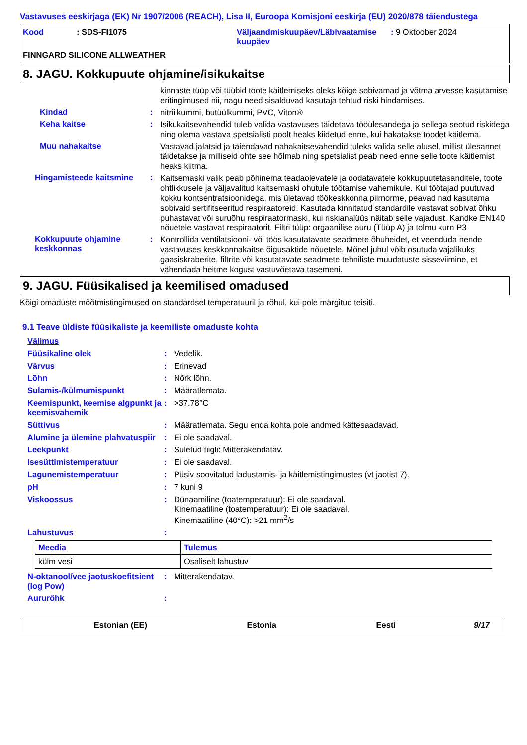Vastavuses eeskirjaga (EK) Nr 1907/2006 (REACH), Lisa II, Euroopa Komisjoni eeskirja (EU) 2020/878 täiendustega
Kood : SDS-FI1075 Väljaandmiskuupäev/Läbivaatamise kuupäev
: 9 Oktoober 2024
FINNGARD SILICONE ALLWEATHER
8. JAGU. Kokkupuute ohjamine/isikukaitse
kinnaste tüüp või tüübid toote käitlemiseks oleks kõige sobivamad ja võtma arvesse kasutamise eritingimused nii, nagu need sisalduvad kasutaja tehtud riski hindamises.
Kindad :
nitriilkummi, butüülkummi, PVC, Viton®
Keha kaitse :
Isikukaitsevahendid tuleb valida vastavuses täidetava tööülesandega ja sellega seotud riskidega ning olema vastava spetsialisti poolt heaks kiidetud enne, kui hakatakse toodet käitlema.
Muu nahakaitse
Vastavad jalatsid ja täiendavad nahakaitsevahendid tuleks valida selle alusel, millist ülesannet täidetakse ja milliseid ohte see hõlmab ning spetsialist peab need enne selle toote käitlemist heaks kiitma.
Hingamisteede kaitsmine :
Kaitsemaski valik peab põhinema teadaolevatele ja oodatavatele kokkupuutetasanditele, toote ohtlikkusele ja väljavalitud kaitsemaski ohutule töötamise vahemikule. Kui töötajad puutuvad kokku kontsentratsioonidega, mis ületavad töökeskkonna piirnorme, peavad nad kasutama sobivaid sertifitseeritud respiraatoreid. Kasutada kinnitatud standardile vastavat sobivat õhku puhastavat või suruõhu respiraatormaski, kui riskianalüüs näitab selle vajadust. Kandke EN140 nõuetele vastavat respiraatorit. Filtri tüüp: orgaanilise auru (Tüüp A) ja tolmu kurn P3
Kokkupuute ohjamine keskkonnas
:
Kontrollida ventilatsiooni- või töös kasutatavate seadmete õhuheidet, et veenduda nende vastavuses keskkonnakaitse õigusaktide nõuetele. Mõnel juhul võib osutuda vajalikuks gaasiskraberite, filtrite või kasutatavate seadmete tehniliste muudatuste sisseviimine, et vähendada heitme kogust vastuvõetava tasemeni.
9. JAGU. Füüsikalised ja keemilised omadused
Kõigi omaduste mõõtmistingimused on standardsel temperatuuril ja rõhul, kui pole märgitud teisiti.
9.1 Teave üldiste füüsikaliste ja keemiliste omaduste kohta
Välimus
Füüsikaline olek : Vedelik.
Värvus : Erinevad
Lõhn : Nõrk lõhn.
Sulamis-/külmumispunkt : Määratlemata.
Keemispunkt, keemise algpunkt ja keemisvahemik
: >37.78°C
Süttivus : Määratlemata. Segu enda kohta pole andmed kättesaadavad.
Alumine ja ülemine plahvatuspiir
: Ei ole saadaval.
Leekpunkt : Suletud tiigli: Mitterakendatav.
Isesüttimistemperatuur : Ei ole saadaval.
Lagunemistemperatuur : Püsiv soovitatud ladustamis- ja käitlemistingimustes (vt jaotist 7).
pH : 7 kuni 9
Viskoossus : Dünaamiline (toatemperatuur): Ei ole saadaval.
Kinemaatiline (toatemperatuur): Ei ole saadaval.
Kinemaatiline (40°C): >21 mm<sup>2</sup>/s
Lahustuvus :
| Meedia | Tulemus |
| --- | --- |
| külm vesi | Osaliselt lahustuv |
N-oktanool/vee jaotuskoefitsient (log Pow)
: Mitterakendatav.
Aururõhk :
Estonian (EE) Estonia Eesti 9/17